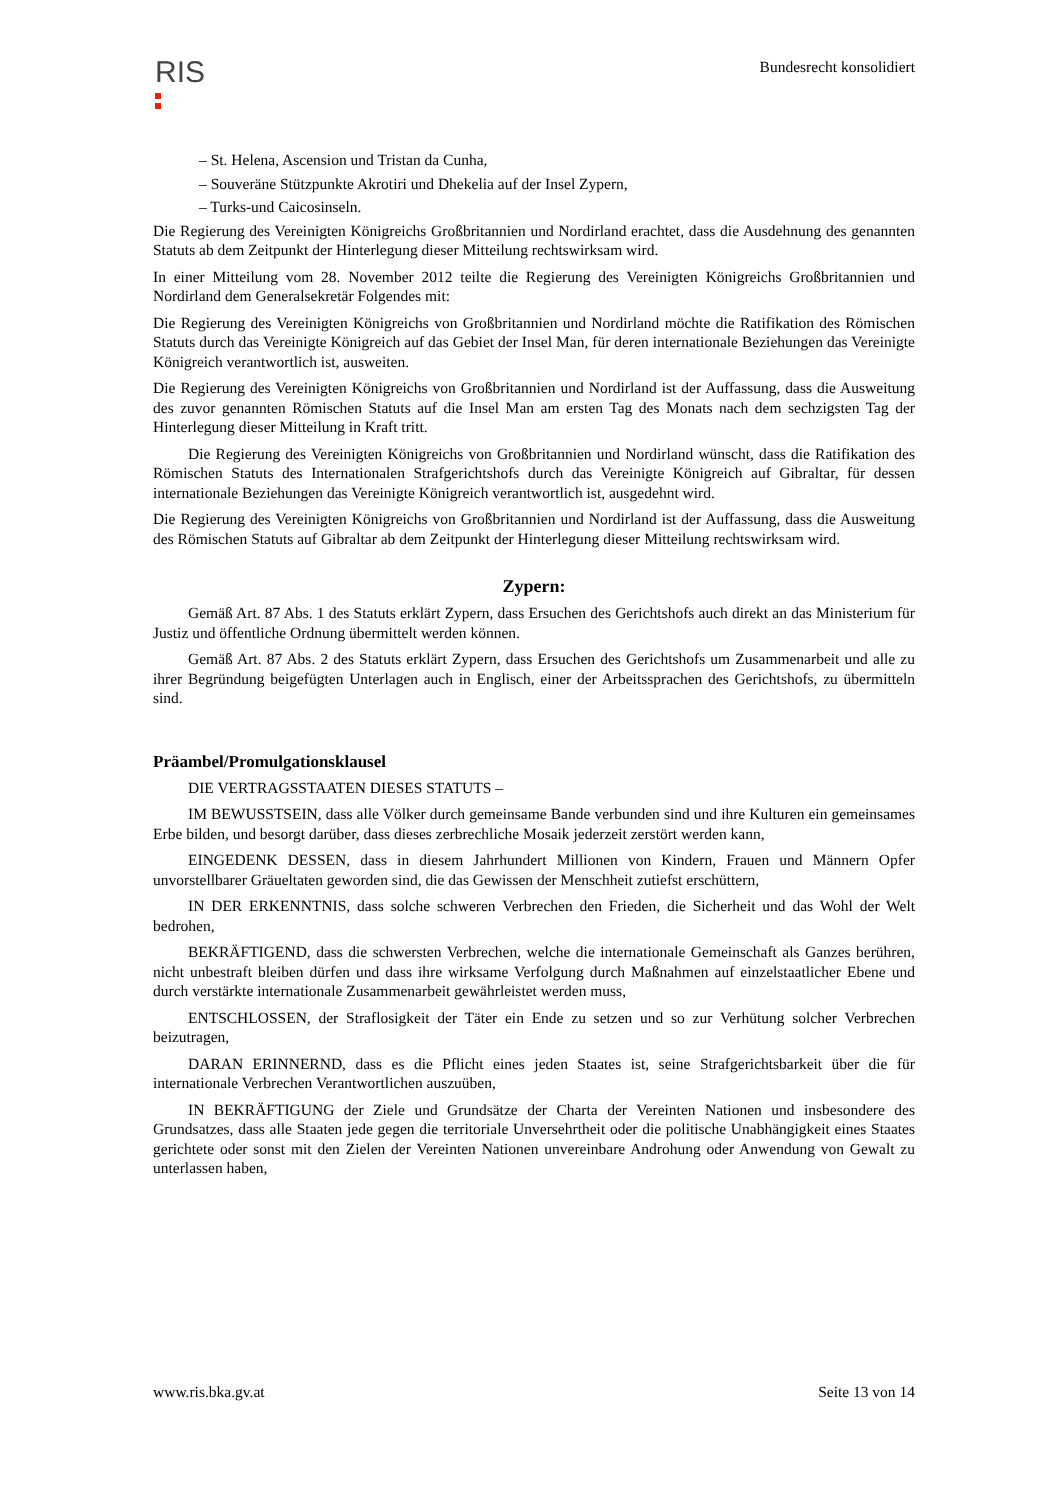RIS Bundesrecht konsolidiert
– St. Helena, Ascension und Tristan da Cunha,
– Souveräne Stützpunkte Akrotiri und Dhekelia auf der Insel Zypern,
– Turks-und Caicosinseln.
Die Regierung des Vereinigten Königreichs Großbritannien und Nordirland erachtet, dass die Ausdehnung des genannten Statuts ab dem Zeitpunkt der Hinterlegung dieser Mitteilung rechtswirksam wird.
In einer Mitteilung vom 28. November 2012 teilte die Regierung des Vereinigten Königreichs Großbritannien und Nordirland dem Generalsekretär Folgendes mit:
Die Regierung des Vereinigten Königreichs von Großbritannien und Nordirland möchte die Ratifikation des Römischen Statuts durch das Vereinigte Königreich auf das Gebiet der Insel Man, für deren internationale Beziehungen das Vereinigte Königreich verantwortlich ist, ausweiten.
Die Regierung des Vereinigten Königreichs von Großbritannien und Nordirland ist der Auffassung, dass die Ausweitung des zuvor genannten Römischen Statuts auf die Insel Man am ersten Tag des Monats nach dem sechzigsten Tag der Hinterlegung dieser Mitteilung in Kraft tritt.
Die Regierung des Vereinigten Königreichs von Großbritannien und Nordirland wünscht, dass die Ratifikation des Römischen Statuts des Internationalen Strafgerichtshofs durch das Vereinigte Königreich auf Gibraltar, für dessen internationale Beziehungen das Vereinigte Königreich verantwortlich ist, ausgedehnt wird.
Die Regierung des Vereinigten Königreichs von Großbritannien und Nordirland ist der Auffassung, dass die Ausweitung des Römischen Statuts auf Gibraltar ab dem Zeitpunkt der Hinterlegung dieser Mitteilung rechtswirksam wird.
Zypern:
Gemäß Art. 87 Abs. 1 des Statuts erklärt Zypern, dass Ersuchen des Gerichtshofs auch direkt an das Ministerium für Justiz und öffentliche Ordnung übermittelt werden können.
Gemäß Art. 87 Abs. 2 des Statuts erklärt Zypern, dass Ersuchen des Gerichtshofs um Zusammenarbeit und alle zu ihrer Begründung beigefügten Unterlagen auch in Englisch, einer der Arbeitssprachen des Gerichtshofs, zu übermitteln sind.
Präambel/Promulgationsklausel
DIE VERTRAGSSTAATEN DIESES STATUTS –
IM BEWUSSTSEIN, dass alle Völker durch gemeinsame Bande verbunden sind und ihre Kulturen ein gemeinsames Erbe bilden, und besorgt darüber, dass dieses zerbrechliche Mosaik jederzeit zerstört werden kann,
EINGEDENK DESSEN, dass in diesem Jahrhundert Millionen von Kindern, Frauen und Männern Opfer unvorstellbarer Gräueltaten geworden sind, die das Gewissen der Menschheit zutiefst erschüttern,
IN DER ERKENNTNIS, dass solche schweren Verbrechen den Frieden, die Sicherheit und das Wohl der Welt bedrohen,
BEKRÄFTIGEND, dass die schwersten Verbrechen, welche die internationale Gemeinschaft als Ganzes berühren, nicht unbestraft bleiben dürfen und dass ihre wirksame Verfolgung durch Maßnahmen auf einzelstaatlicher Ebene und durch verstärkte internationale Zusammenarbeit gewährleistet werden muss,
ENTSCHLOSSEN, der Straflosigkeit der Täter ein Ende zu setzen und so zur Verhütung solcher Verbrechen beizutragen,
DARAN ERINNERND, dass es die Pflicht eines jeden Staates ist, seine Strafgerichtsbarkeit über die für internationale Verbrechen Verantwortlichen auszuüben,
IN BEKRÄFTIGUNG der Ziele und Grundsätze der Charta der Vereinten Nationen und insbesondere des Grundsatzes, dass alle Staaten jede gegen die territoriale Unversehrtheit oder die politische Unabhängigkeit eines Staates gerichtete oder sonst mit den Zielen der Vereinten Nationen unvereinbare Androhung oder Anwendung von Gewalt zu unterlassen haben,
www.ris.bka.gv.at Seite 13 von 14